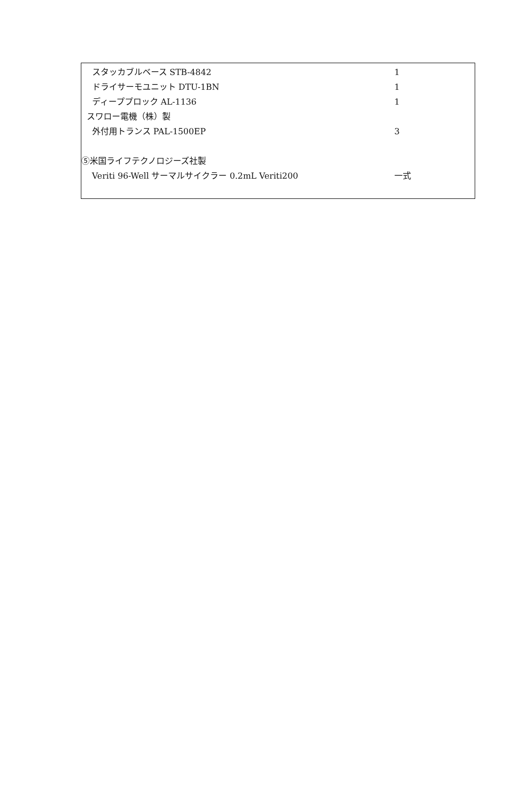スタッカブルベース STB-4842
1
ドライサーモユニット DTU-1BN
1
ディーププロック AL-1136
1
スワロー電機（株）製
外付用トランス PAL-1500EP
3
⑤米国ライフテクノロジーズ社製
Veriti 96-Well サーマルサイクラー 0.2mL Veriti200
一式